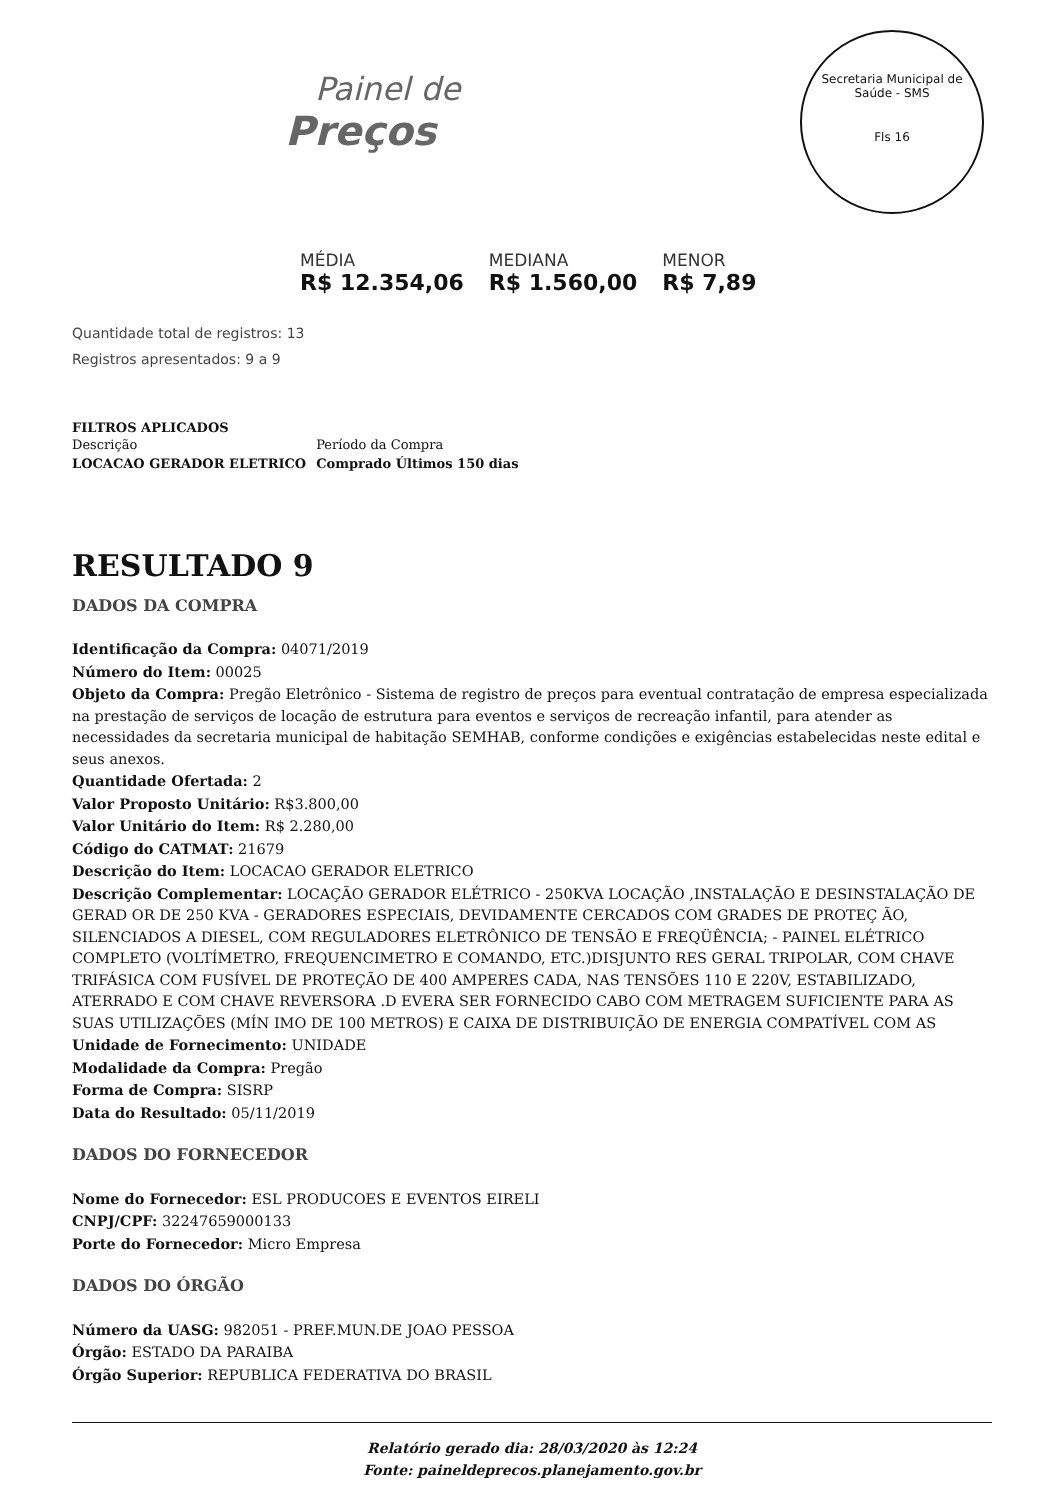Painel de
Preços
Secretaria Municipal de Saúde - SMS
Fls 16
MÉDIA
R$ 12.354,06
MEDIANA
R$ 1.560,00
MENOR
R$ 7,89
Quantidade total de registros: 13
Registros apresentados: 9 a 9
FILTROS APLICADOS
| Descrição | Período da Compra |
| LOCACAO GERADOR ELETRICO | Comprado Últimos 150 dias |
RESULTADO 9
DADOS DA COMPRA
Identificação da Compra: 04071/2019
Número do Item: 00025
Objeto da Compra: Pregão Eletrônico - Sistema de registro de preços para eventual contratação de empresa especializada na prestação de serviços de locação de estrutura para eventos e serviços de recreação infantil, para atender as necessidades da secretaria municipal de habitação SEMHAB, conforme condições e exigências estabelecidas neste edital e seus anexos.
Quantidade Ofertada: 2
Valor Proposto Unitário: R$3.800,00
Valor Unitário do Item: R$ 2.280,00
Código do CATMAT: 21679
Descrição do Item: LOCACAO GERADOR ELETRICO
Descrição Complementar: LOCAÇÃO GERADOR ELÉTRICO - 250KVA LOCAÇÃO ,INSTALAÇÃO E DESINSTALAÇÃO DE GERAD OR DE 250 KVA - GERADORES ESPECIAIS, DEVIDAMENTE CERCADOS COM GRADES DE PROTEÇ ÃO, SILENCIADOS A DIESEL, COM REGULADORES ELETRÔNICO DE TENSÃO E FREQÜÊNCIA; - PAINEL ELÉTRICO COMPLETO (VOLTÍMETRO, FREQUENCIMETRO E COMANDO, ETC.)DISJUNTO RES GERAL TRIPOLAR, COM CHAVE TRIFÁSICA COM FUSÍVEL DE PROTEÇÃO DE 400 AMPERES CADA, NAS TENSÕES 110 E 220V, ESTABILIZADO, ATERRADO E COM CHAVE REVERSORA .D EVERA SER FORNECIDO CABO COM METRAGEM SUFICIENTE PARA AS SUAS UTILIZAÇÕES (MÍN IMO DE 100 METROS) E CAIXA DE DISTRIBUIÇÃO DE ENERGIA COMPATÍVEL COM AS
Unidade de Fornecimento: UNIDADE
Modalidade da Compra: Pregão
Forma de Compra: SISRP
Data do Resultado: 05/11/2019
DADOS DO FORNECEDOR
Nome do Fornecedor: ESL PRODUCOES E EVENTOS EIRELI
CNPJ/CPF: 32247659000133
Porte do Fornecedor: Micro Empresa
DADOS DO ÓRGÃO
Número da UASG: 982051 - PREF.MUN.DE JOAO PESSOA
Órgão: ESTADO DA PARAIBA
Órgão Superior: REPUBLICA FEDERATIVA DO BRASIL
Relatório gerado dia: 28/03/2020 às 12:24
Fonte: paineldeprecos.planejamento.gov.br